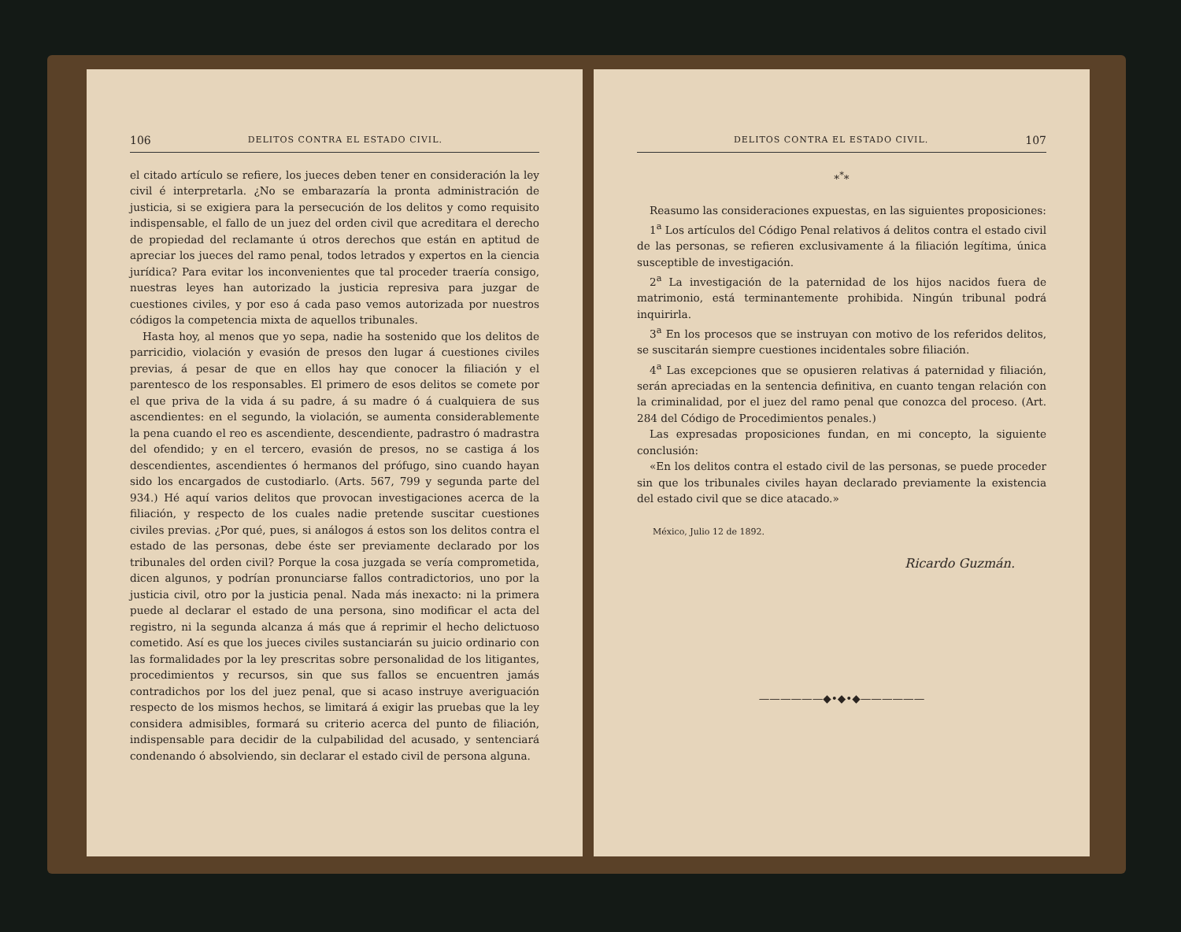106 DELITOS CONTRA EL ESTADO CIVIL.
el citado artículo se refiere, los jueces deben tener en consideración la ley civil é interpretarla. ¿No se embarazaría la pronta administración de justicia, si se exigiera para la persecución de los delitos y como requisito indispensable, el fallo de un juez del orden civil que acredita­ra el derecho de propiedad del reclamante ú otros derechos que están en aptitud de apreciar los jueces del ramo penal, todos letrados y expertos en la ciencia jurídica? Para evitar los inconvenientes que tal proceder traería consigo, nuestras leyes han autorizado la justicia represiva para juzgar de cuestiones civiles, y por eso á cada paso vemos autorizada por nuestros códigos la competencia mixta de aquellos tribunales.
Hasta hoy, al menos que yo sepa, nadie ha sostenido que los delitos de parricidio, violación y evasión de presos den lugar á cuestiones civiles previas, á pesar de que en ellos hay que conocer la filiación y el parentesco de los responsables. El primero de esos delitos se comete por el que priva de la vida á su padre, á su madre ó á cualquiera de sus ascendientes: en el segundo, la violación, se aumenta considerablemente la pena cuando el reo es ascendiente, descendiente, padrastro ó madrastra del ofendido; y en el tercero, evasión de presos, no se castiga á los descendientes, ascendientes ó hermanos del prófugo, sino cuando hayan sido los encargados de custodiarlo. (Arts. 567, 799 y segunda parte del 934.) Hé aquí varios delitos que provocan investigaciones acerca de la filiación, y respecto de los cuales nadie pretende suscitar cuestiones civiles previas. ¿Por qué, pues, si análogos á estos son los delitos contra el estado de las personas, debe éste ser previamente declarado por los tribunales del orden civil? Porque la cosa juzgada se vería comprometida, dicen algunos, y podrían pronunciarse fallos contradictorios, uno por la justicia civil, otro por la justicia penal. Nada más inexacto: ni la primera puede al declarar el estado de una persona, sino modificar el acta del registro, ni la segunda alcanza á más que á reprimir el hecho delictuoso cometido. Así es que los jueces civiles sustanciarán su juicio ordinario con las formalidades por la ley prescritas sobre personalidad de los litigantes, procedimientos y recursos, sin que sus fallos se encuentren jamás contradichos por los del juez penal, que si acaso instruye averiguación respecto de los mismos hechos, se limitará á exigir las pruebas que la ley considera admisibles, formará su criterio acerca del punto de filiación, indispensable para decidir de la culpabilidad del acusado, y sentenciará condenando ó absolviendo, sin declarar el estado civil de persona alguna.
DELITOS CONTRA EL ESTADO CIVIL. 107
*<sup>*</sup>*
Reasumo las consideraciones expuestas, en las siguientes proposiciones:
1<sup>a</sup> Los artículos del Código Penal relativos á delitos contra el estado civil de las personas, se refieren exclusivamente á la filiación legítima, única susceptible de investigación.
2<sup>a</sup> La investigación de la paternidad de los hijos nacidos fuera de matrimonio, está terminantemente prohibida. Ningún tribunal podrá inquirirla.
3<sup>a</sup> En los procesos que se instruyan con motivo de los referidos delitos, se suscitarán siempre cuestiones incidentales sobre filiación.
4<sup>a</sup> Las excepciones que se opusieren relativas á paternidad y filiación, serán apreciadas en la sentencia definitiva, en cuanto tengan relación con la criminalidad, por el juez del ramo penal que conozca del proceso. (Art. 284 del Código de Procedimientos penales.)
Las expresadas proposiciones fundan, en mi concepto, la siguiente conclusión:
«En los delitos contra el estado civil de las personas, se puede proceder sin que los tribunales civiles hayan declarado previamente la existencia del estado civil que se dice atacado.»
México, Julio 12 de 1892.
Ricardo Guzmán.
——————◆•◆•◆——————